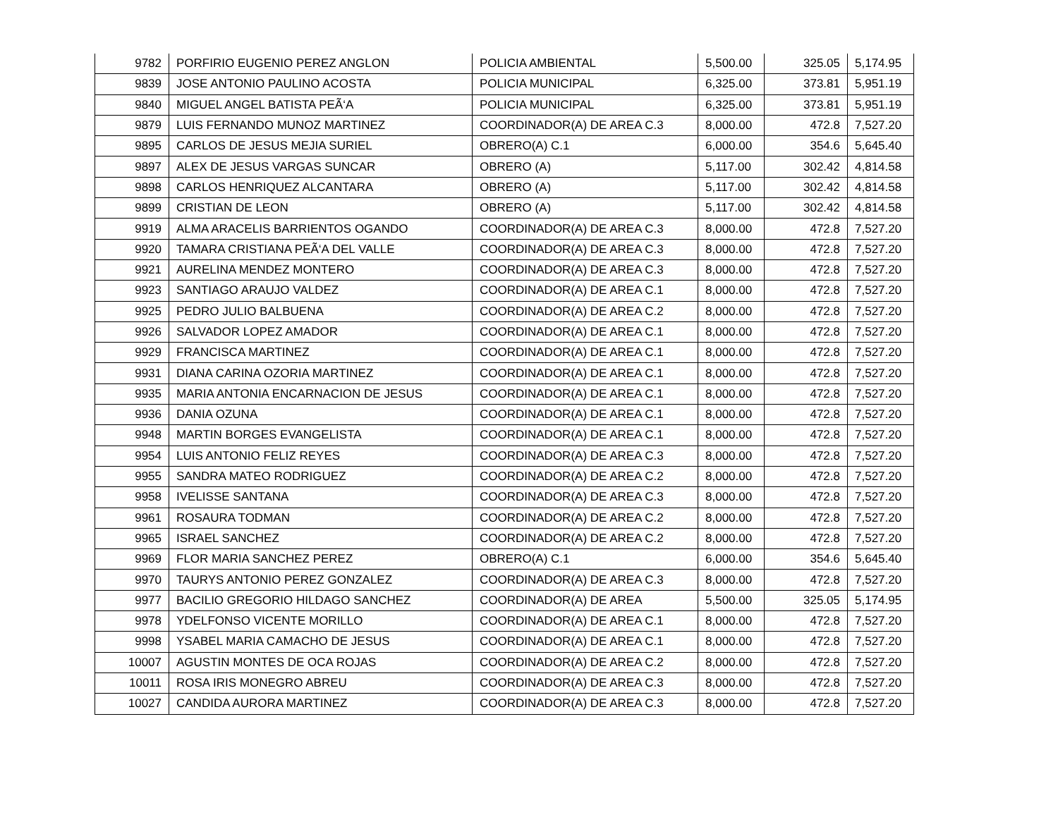| 9782 | PORFIRIO EUGENIO PEREZ ANGLON | POLICIA AMBIENTAL | 5,500.00 | 325.05 | 5,174.95 |
| 9839 | JOSE ANTONIO PAULINO ACOSTA | POLICIA MUNICIPAL | 6,325.00 | 373.81 | 5,951.19 |
| 9840 | MIGUEL ANGEL BATISTA PEÃ‘A | POLICIA MUNICIPAL | 6,325.00 | 373.81 | 5,951.19 |
| 9879 | LUIS FERNANDO MUNOZ MARTINEZ | COORDINADOR(A) DE AREA C.3 | 8,000.00 | 472.8 | 7,527.20 |
| 9895 | CARLOS DE JESUS MEJIA SURIEL | OBRERO(A) C.1 | 6,000.00 | 354.6 | 5,645.40 |
| 9897 | ALEX DE JESUS VARGAS SUNCAR | OBRERO (A) | 5,117.00 | 302.42 | 4,814.58 |
| 9898 | CARLOS HENRIQUEZ ALCANTARA | OBRERO (A) | 5,117.00 | 302.42 | 4,814.58 |
| 9899 | CRISTIAN DE LEON | OBRERO (A) | 5,117.00 | 302.42 | 4,814.58 |
| 9919 | ALMA ARACELIS BARRIENTOS OGANDO | COORDINADOR(A) DE AREA C.3 | 8,000.00 | 472.8 | 7,527.20 |
| 9920 | TAMARA CRISTIANA PEÃ‘A DEL VALLE | COORDINADOR(A) DE AREA C.3 | 8,000.00 | 472.8 | 7,527.20 |
| 9921 | AURELINA MENDEZ MONTERO | COORDINADOR(A) DE AREA C.3 | 8,000.00 | 472.8 | 7,527.20 |
| 9923 | SANTIAGO ARAUJO VALDEZ | COORDINADOR(A) DE AREA C.1 | 8,000.00 | 472.8 | 7,527.20 |
| 9925 | PEDRO JULIO BALBUENA | COORDINADOR(A) DE AREA C.2 | 8,000.00 | 472.8 | 7,527.20 |
| 9926 | SALVADOR LOPEZ AMADOR | COORDINADOR(A) DE AREA C.1 | 8,000.00 | 472.8 | 7,527.20 |
| 9929 | FRANCISCA MARTINEZ | COORDINADOR(A) DE AREA C.1 | 8,000.00 | 472.8 | 7,527.20 |
| 9931 | DIANA CARINA OZORIA MARTINEZ | COORDINADOR(A) DE AREA C.1 | 8,000.00 | 472.8 | 7,527.20 |
| 9935 | MARIA ANTONIA ENCARNACION DE JESUS | COORDINADOR(A) DE AREA C.1 | 8,000.00 | 472.8 | 7,527.20 |
| 9936 | DANIA OZUNA | COORDINADOR(A) DE AREA C.1 | 8,000.00 | 472.8 | 7,527.20 |
| 9948 | MARTIN BORGES EVANGELISTA | COORDINADOR(A) DE AREA C.1 | 8,000.00 | 472.8 | 7,527.20 |
| 9954 | LUIS ANTONIO FELIZ REYES | COORDINADOR(A) DE AREA C.3 | 8,000.00 | 472.8 | 7,527.20 |
| 9955 | SANDRA MATEO RODRIGUEZ | COORDINADOR(A) DE AREA C.2 | 8,000.00 | 472.8 | 7,527.20 |
| 9958 | IVELISSE SANTANA | COORDINADOR(A) DE AREA C.3 | 8,000.00 | 472.8 | 7,527.20 |
| 9961 | ROSAURA TODMAN | COORDINADOR(A) DE AREA C.2 | 8,000.00 | 472.8 | 7,527.20 |
| 9965 | ISRAEL SANCHEZ | COORDINADOR(A) DE AREA C.2 | 8,000.00 | 472.8 | 7,527.20 |
| 9969 | FLOR MARIA SANCHEZ PEREZ | OBRERO(A) C.1 | 6,000.00 | 354.6 | 5,645.40 |
| 9970 | TAURYS ANTONIO PEREZ GONZALEZ | COORDINADOR(A) DE AREA C.3 | 8,000.00 | 472.8 | 7,527.20 |
| 9977 | BACILIO GREGORIO HILDAGO SANCHEZ | COORDINADOR(A) DE AREA | 5,500.00 | 325.05 | 5,174.95 |
| 9978 | YDELFONSO VICENTE MORILLO | COORDINADOR(A) DE AREA C.1 | 8,000.00 | 472.8 | 7,527.20 |
| 9998 | YSABEL MARIA CAMACHO DE JESUS | COORDINADOR(A) DE AREA C.1 | 8,000.00 | 472.8 | 7,527.20 |
| 10007 | AGUSTIN MONTES DE OCA ROJAS | COORDINADOR(A) DE AREA C.2 | 8,000.00 | 472.8 | 7,527.20 |
| 10011 | ROSA IRIS MONEGRO ABREU | COORDINADOR(A) DE AREA C.3 | 8,000.00 | 472.8 | 7,527.20 |
| 10027 | CANDIDA AURORA MARTINEZ | COORDINADOR(A) DE AREA C.3 | 8,000.00 | 472.8 | 7,527.20 |